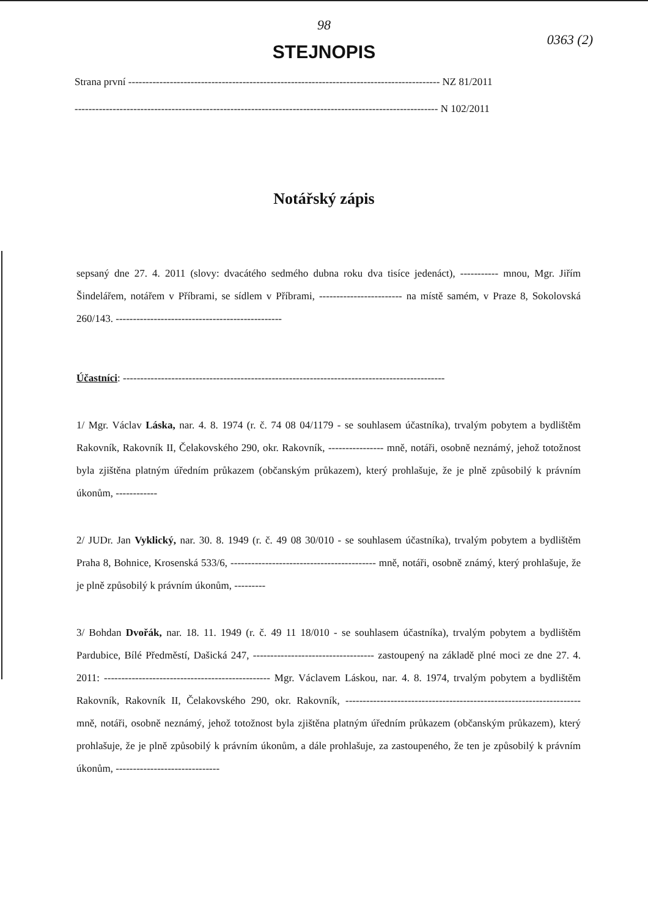98
0363 (2)
STEJNOPIS
Strana první ------------------------------------------------------------------------------------------ NZ 81/2011
--------------------------------------------------------------------------------------------------------- N 102/2011
Notářský zápis
sepsaný dne 27. 4. 2011 (slovy: dvacátého sedmého dubna roku dva tisíce jedenáct), ----------- mnou, Mgr. Jiřím Šindelářem, notářem v Příbrami, se sídlem v Příbrami, ------------------------ na místě samém, v Praze 8, Sokolovská 260/143. ------------------------------------------------
Účastníci: ---------------------------------------------------------------------------------------------
1/ Mgr. Václav Láska, nar. 4. 8. 1974 (r. č. 74 08 04/1179 - se souhlasem účastníka), trvalým pobytem a bydlištěm Rakovník, Rakovník II, Čelakovského 290, okr. Rakovník, ---------------- mně, notáři, osobně neznámý, jehož totožnost byla zjištěna platným úředním průkazem (občanským průkazem), který prohlašuje, že je plně způsobilý k právním úkonům, ------------
2/ JUDr. Jan Vyklický, nar. 30. 8. 1949 (r. č. 49 08 30/010 - se souhlasem účastníka), trvalým pobytem a bydlištěm Praha 8, Bohnice, Krosenská 533/6, ------------------------------------------ mně, notáři, osobně známý, který prohlašuje, že je plně způsobilý k právním úkonům, ---------
3/ Bohdan Dvořák, nar. 18. 11. 1949 (r. č. 49 11 18/010 - se souhlasem účastníka), trvalým pobytem a bydlištěm Pardubice, Bílé Předměstí, Dašická 247, ----------------------------------- zastoupený na základě plné moci ze dne 27. 4. 2011: ------------------------------------------------ Mgr. Václavem Láskou, nar. 4. 8. 1974, trvalým pobytem a bydlištěm Rakovník, Rakovník II, Čelakovského 290, okr. Rakovník, -------------------------------------------------------------------- mně, notáři, osobně neznámý, jehož totožnost byla zjištěna platným úředním průkazem (občanským průkazem), který prohlašuje, že je plně způsobilý k právním úkonům, a dále prohlašuje, za zastoupeného, že ten je způsobilý k právním úkonům, ------------------------------